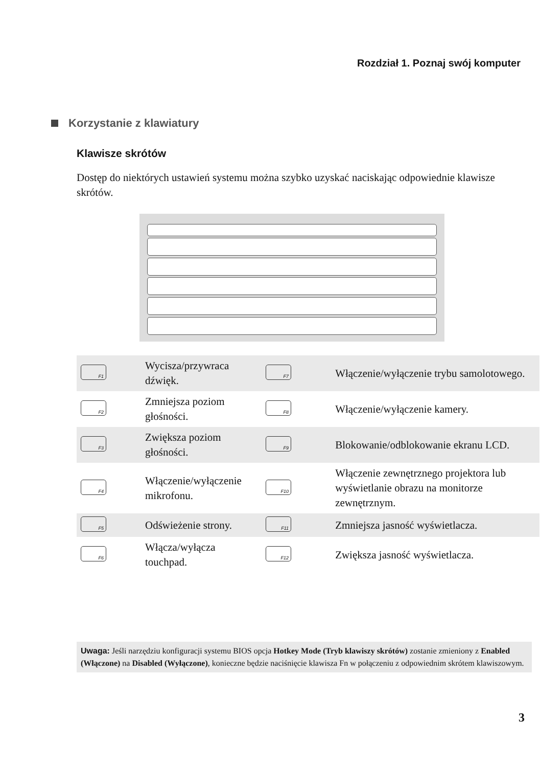Rozdział 1. Poznaj swój komputer
Korzystanie z klawiatury
Klawisze skrótów
Dostęp do niektórych ustawień systemu można szybko uzyskać naciskając odpowiednie klawisze skrótów.
| F1 | Wycisza/przywraca dźwięk. | F7 | Włączenie/wyłączenie trybu samolotowego. |
| F2 | Zmniejsza poziom głośności. | F8 | Włączenie/wyłączenie kamery. |
| F3 | Zwiększa poziom głośności. | F9 | Blokowanie/odblokowanie ekranu LCD. |
| F4 | Włączenie/wyłączenie mikrofonu. | F10 | Włączenie zewnętrznego projektora lub wyświetlanie obrazu na monitorze zewnętrznym. |
| F5 | Odświeżenie strony. | F11 | Zmniejsza jasność wyświetlacza. |
| F6 | Włącza/wyłącza touchpad. | F12 | Zwiększa jasność wyświetlacza. |
Uwaga: Jeśli narzędziu konfiguracji systemu BIOS opcja Hotkey Mode (Tryb klawiszy skrótów) zostanie zmieniony z Enabled (Włączone) na Disabled (Wyłączone), konieczne będzie naciśnięcie klawisza Fn w połączeniu z odpowiednim skrótem klawiszowym.
3